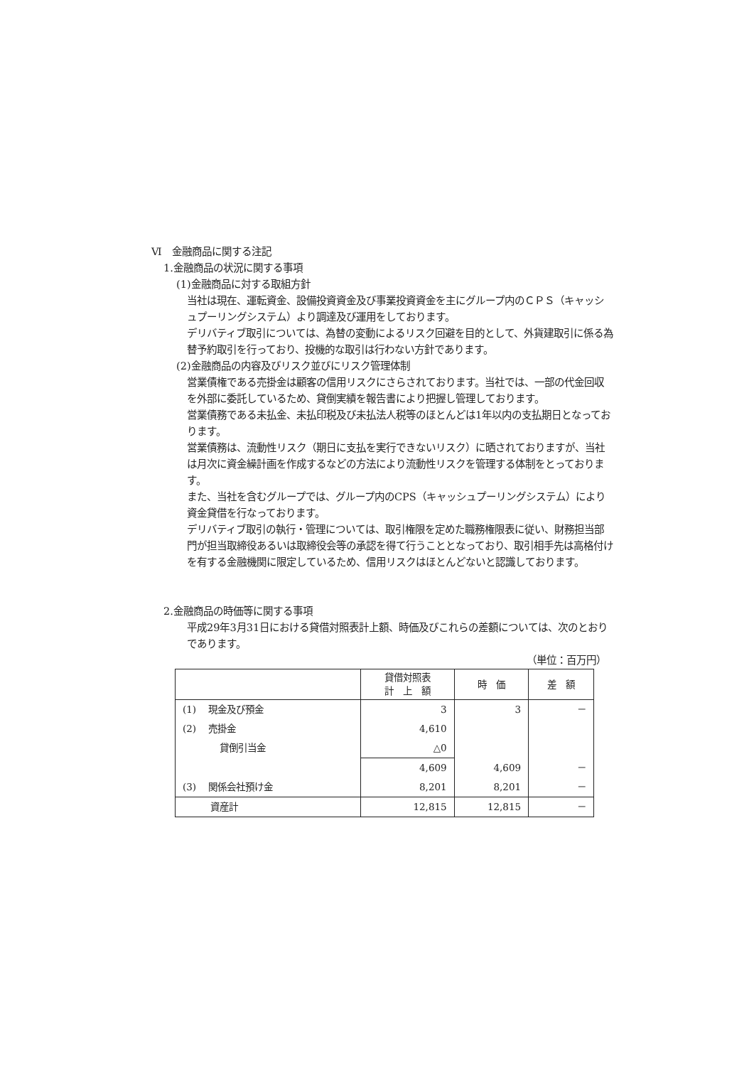Ⅵ　金融商品に関する注記
1.金融商品の状況に関する事項
(1)金融商品に対する取組方針
当社は現在、運転資金、設備投資資金及び事業投資資金を主にグループ内のＣＰＳ（キャッシュプーリングシステム）より調達及び運用をしております。
デリバティブ取引については、為替の変動によるリスク回避を目的として、外貨建取引に係る為替予約取引を行っており、投機的な取引は行わない方針であります。
(2)金融商品の内容及びリスク並びにリスク管理体制
営業債権である売掛金は顧客の信用リスクにさらされております。当社では、一部の代金回収を外部に委託しているため、貸倒実績を報告書により把握し管理しております。
営業債務である未払金、未払印税及び未払法人税等のほとんどは1年以内の支払期日となっております。
営業債務は、流動性リスク（期日に支払を実行できないリスク）に晒されておりますが、当社は月次に資金繰計画を作成するなどの方法により流動性リスクを管理する体制をとっております。
また、当社を含むグループでは、グループ内のCPS（キャッシュプーリングシステム）により資金貸借を行なっております。
デリバティブ取引の執行・管理については、取引権限を定めた職務権限表に従い、財務担当部門が担当取締役あるいは取締役会等の承認を得て行うこととなっており、取引相手先は高格付けを有する金融機関に限定しているため、信用リスクはほとんどないと認識しております。
2.金融商品の時価等に関する事項
平成29年3月31日における貸借対照表計上額、時価及びこれらの差額については、次のとおりであります。
（単位：百万円）
| | 貸借対照表 計 上 額 | 時 価 | 差 額 |
| --- | --- | --- | --- |
| (1) 現金及び預金 | 3 | 3 | － |
| (2) 売掛金 | 4,610 | | |
| 貸倒引当金 | △0 | | |
| | 4,609 | 4,609 | － |
| (3) 関係会社預け金 | 8,201 | 8,201 | － |
| 資産計 | 12,815 | 12,815 | － |